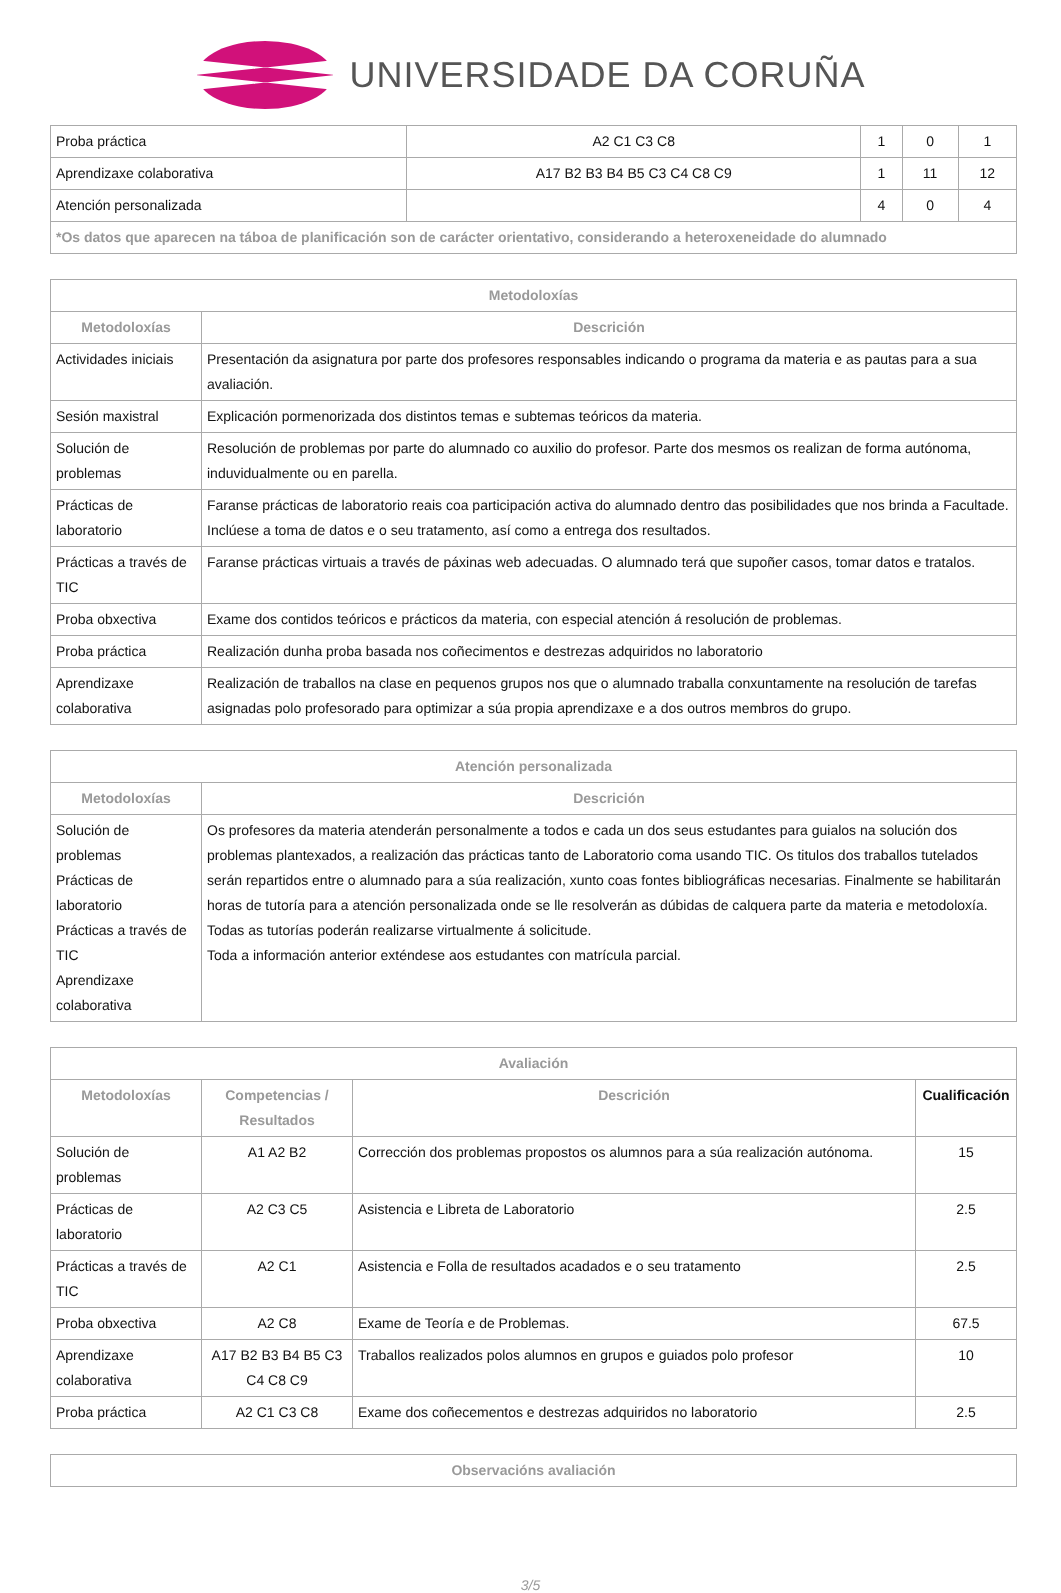UNIVERSIDADE DA CORUÑA
| Proba práctica | A2 C1 C3 C8 | 1 | 0 | 1 |
| Aprendizaxe colaborativa | A17 B2 B3 B4 B5 C3 C4 C8 C9 | 1 | 11 | 12 |
| Atención personalizada | | 4 | 0 | 4 |
| *Os datos que aparecen na táboa de planificación son de carácter orientativo, considerando a heteroxeneidade do alumnado | | | | |
| Metodoloxías | |
| --- | --- |
| Metodoloxías | Descrición |
| Actividades iniciais | Presentación da asignatura por parte dos profesores responsables indicando o programa da materia e as pautas para a sua avaliación. |
| Sesión maxistral | Explicación pormenorizada dos distintos temas e subtemas teóricos da materia. |
| Solución de problemas | Resolución de problemas por parte do alumnado co auxilio do profesor. Parte dos mesmos os realizan de forma autónoma, induvidualmente ou en parella. |
| Prácticas de laboratorio | Faranse prácticas de laboratorio reais coa participación activa do alumnado dentro das posibilidades que nos brinda a Facultade. Inclúese a toma de datos e o seu tratamento, así como a entrega dos resultados. |
| Prácticas a través de TIC | Faranse prácticas virtuais a través de páxinas web adecuadas. O alumnado terá que supoñer casos, tomar datos e tratalos. |
| Proba obxectiva | Exame dos contidos teóricos e prácticos da materia, con especial atención á resolución de problemas. |
| Proba práctica | Realización dunha proba basada nos coñecimentos e destrezas adquiridos no laboratorio |
| Aprendizaxe colaborativa | Realización de traballos na clase en pequenos grupos nos que o alumnado traballa conxuntamente na resolución de tarefas asignadas polo profesorado para optimizar a súa propia aprendizaxe e a dos outros membros do grupo. |
| Atención personalizada | |
| --- | --- |
| Metodoloxías | Descrición |
| Solución de problemas Prácticas de laboratorio Prácticas a través de TIC Aprendizaxe colaborativa | Os profesores da materia atenderán personalmente a todos e cada un dos seus estudantes para guialos na solución dos problemas plantexados, a realización das prácticas tanto de Laboratorio coma usando TIC. Os titulos dos traballos tutelados serán repartidos entre o alumnado para a súa realización, xunto coas fontes bibliográficas necesarias. Finalmente se habilitarán horas de tutoría para a atención personalizada onde se lle resolverán as dúbidas de calquera parte da materia e metodoloxía. Todas as tutorías poderán realizarse virtualmente á solicitude. Toda a información anterior exténdese aos estudantes con matrícula parcial. |
| Avaliación | | | |
| --- | --- | --- | --- |
| Metodoloxías | Competencias / Resultados | Descrición | Cualificación |
| Solución de problemas | A1 A2 B2 | Corrección dos problemas propostos os alumnos para a súa realización autónoma. | 15 |
| Prácticas de laboratorio | A2 C3 C5 | Asistencia e Libreta de Laboratorio | 2.5 |
| Prácticas a través de TIC | A2 C1 | Asistencia e Folla de resultados acadados e o seu tratamento | 2.5 |
| Proba obxectiva | A2 C8 | Exame de Teoría e de Problemas. | 67.5 |
| Aprendizaxe colaborativa | A17 B2 B3 B4 B5 C3 C4 C8 C9 | Traballos realizados polos alumnos en grupos e guiados polo profesor | 10 |
| Proba práctica | A2 C1 C3 C8 | Exame dos coñecementos e destrezas adquiridos no laboratorio | 2.5 |
| Observacións avaliación |
| --- |
3/5